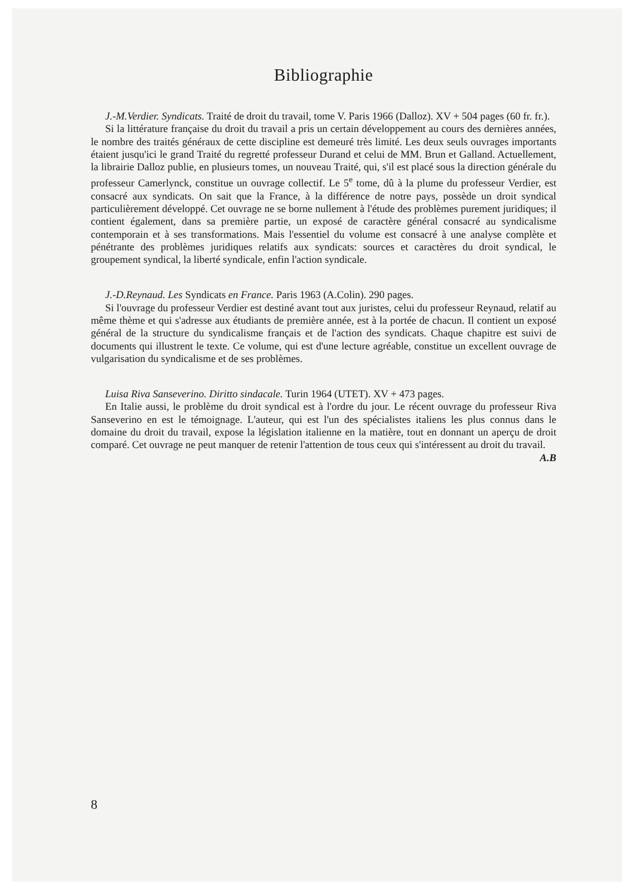Bibliographie
J.-M.Verdier. Syndicats. Traité de droit du travail, tome V. Paris 1966 (Dalloz). XV + 504 pages (60 fr. fr.).
Si la littérature française du droit du travail a pris un certain développement au cours des dernières années, le nombre des traités généraux de cette discipline est demeuré très limité. Les deux seuls ouvrages importants étaient jusqu'ici le grand Traité du regretté professeur Durand et celui de MM. Brun et Galland. Actuellement, la librairie Dalloz publie, en plusieurs tomes, un nouveau Traité, qui, s'il est placé sous la direction générale du professeur Camerlynck, constitue un ouvrage collectif. Le 5<sup>e</sup> tome, dû à la plume du professeur Verdier, est consacré aux syndicats. On sait que la France, à la différence de notre pays, possède un droit syndical particulièrement développé. Cet ouvrage ne se borne nullement à l'étude des problèmes purement juridiques; il contient également, dans sa première partie, un exposé de caractère général consacré au syndicalisme contemporain et à ses transformations. Mais l'essentiel du volume est consacré à une analyse complète et pénétrante des problèmes juridiques relatifs aux syndicats: sources et caractères du droit syndical, le groupement syndical, la liberté syndicale, enfin l'action syndicale.
J.-D.Reynaud. Les Syndicats en France. Paris 1963 (A.Colin). 290 pages.
Si l'ouvrage du professeur Verdier est destiné avant tout aux juristes, celui du professeur Reynaud, relatif au même thème et qui s'adresse aux étudiants de première année, est à la portée de chacun. Il contient un exposé général de la structure du syndicalisme français et de l'action des syndicats. Chaque chapitre est suivi de documents qui illustrent le texte. Ce volume, qui est d'une lecture agréable, constitue un excellent ouvrage de vulgarisation du syndicalisme et de ses problèmes.
Luisa Riva Sanseverino. Diritto sindacale. Turin 1964 (UTET). XV + 473 pages.
En Italie aussi, le problème du droit syndical est à l'ordre du jour. Le récent ouvrage du professeur Riva Sanseverino en est le témoignage. L'auteur, qui est l'un des spécialistes italiens les plus connus dans le domaine du droit du travail, expose la législation italienne en la matière, tout en donnant un aperçu de droit comparé. Cet ouvrage ne peut manquer de retenir l'attention de tous ceux qui s'intéressent au droit du travail. A.B
8